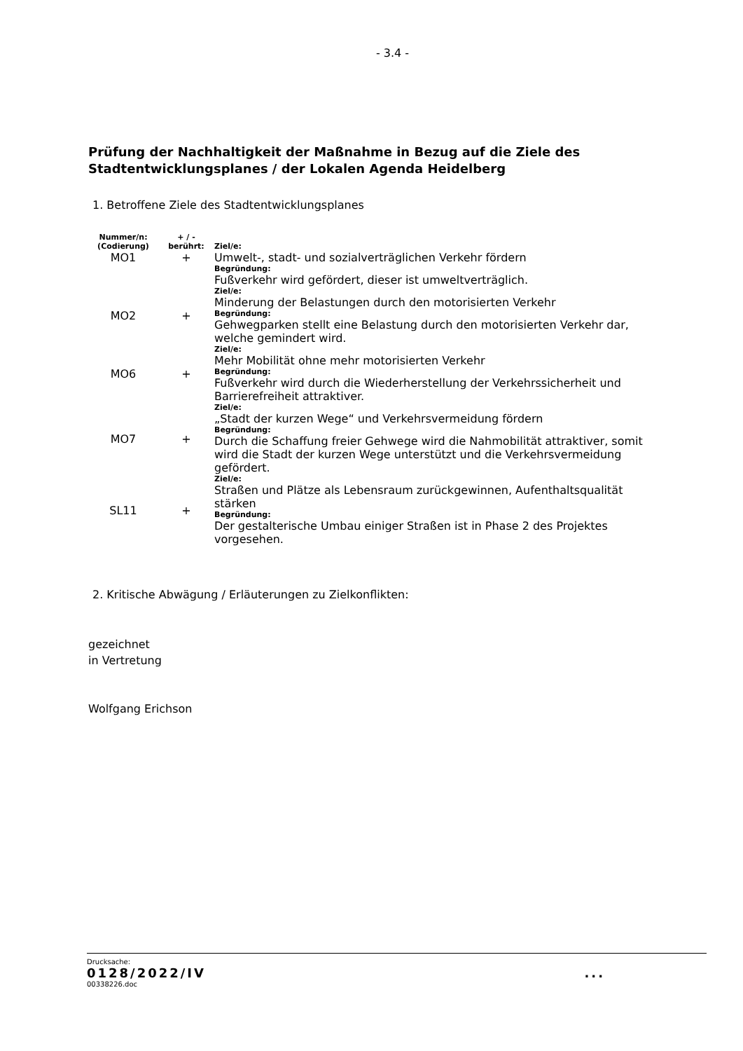- 3.4 -
Prüfung der Nachhaltigkeit der Maßnahme in Bezug auf die Ziele des
Stadtentwicklungsplanes / der Lokalen Agenda Heidelberg
1. Betroffene Ziele des Stadtentwicklungsplanes
| Nummer/n: (Codierung) | + / - berührt: | Ziel/e: |
| --- | --- | --- |
| MO1 | + | Umwelt-, stadt- und sozialverträglichen Verkehr fördern Begründung: Fußverkehr wird gefördert, dieser ist umweltverträglich. |
| MO2 | + | Ziel/e: Minderung der Belastungen durch den motorisierten Verkehr Begründung: Gehwegparken stellt eine Belastung durch den motorisierten Verkehr dar, welche gemindert wird. |
| MO6 | + | Ziel/e: Mehr Mobilität ohne mehr motorisierten Verkehr Begründung: Fußverkehr wird durch die Wiederherstellung der Verkehrssicherheit und Barrierefreiheit attraktiver. |
| MO7 | + | Ziel/e: „Stadt der kurzen Wege“ und Verkehrsvermeidung fördern Begründung: Durch die Schaffung freier Gehwege wird die Nahmobilität attraktiver, somit wird die Stadt der kurzen Wege unterstützt und die Verkehrsvermeidung gefördert. |
| SL11 | + | Ziel/e: Straßen und Plätze als Lebensraum zurückgewinnen, Aufenthaltsqualität stärken Begründung: Der gestalterische Umbau einiger Straßen ist in Phase 2 des Projektes vorgesehen. |
2. Kritische Abwägung / Erläuterungen zu Zielkonflikten:
gezeichnet
in Vertretung
Wolfgang Erichson
Drucksache:
0128/2022/IV...
00338226.doc